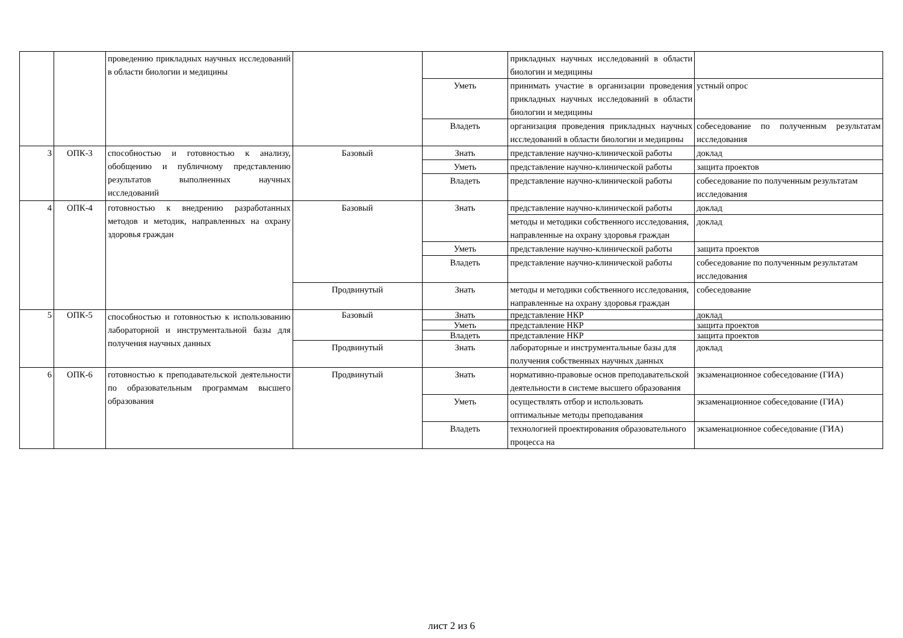| | | проведению прикладных научных исследований в области биологии и медицины | | | прикладных научных исследований в области биологии и медицины | |
| | | | | Уметь | принимать участие в организации проведения прикладных научных исследований в области биологии и медицины | устный опрос |
| | | | | Владеть | организация проведения прикладных научных исследований в области биологии и медицины | собеседование по полученным результатам исследования |
| 3 | ОПК-3 | способностью и готовностью к анализу, обобщению и публичному представлению результатов выполненных научных исследований | Базовый | Знать | представление научно-клинической работы | доклад |
| | | | | Уметь | представление научно-клинической работы | защита проектов |
| | | | | Владеть | представление научно-клинической работы | собеседование по полученным результатам исследования |
| 4 | ОПК-4 | готовностью к внедрению разработанных методов и методик, направленных на охрану здоровья граждан | Базовый | Знать | представление научно-клинической работы | доклад |
| | | | | | методы и методики собственного исследования, направленные на охрану здоровья граждан | доклад |
| | | | | Уметь | представление научно-клинической работы | защита проектов |
| | | | | Владеть | представление научно-клинической работы | собеседование по полученным результатам исследования |
| | | | Продвинутый | Знать | методы и методики собственного исследования, направленные на охрану здоровья граждан | собеседование |
| 5 | ОПК-5 | способностью и готовностью к использованию лабораторной и инструментальной базы для получения научных данных | Базовый | Знать | представление НКР | доклад |
| | | | | Уметь | представление НКР | защита проектов |
| | | | | Владеть | представление НКР | защита проектов |
| | | | Продвинутый | Знать | лабораторные и инструментальные базы для получения собственных научных данных | доклад |
| 6 | ОПК-6 | готовностью к преподавательской деятельности по образовательным программам высшего образования | Продвинутый | Знать | нормативно-правовые основ преподавательской деятельности в системе высшего образования | экзаменационное собеседование (ГИА) |
| | | | | Уметь | осуществлять отбор и использовать оптимальные методы преподавания | экзаменационное собеседование (ГИА) |
| | | | | Владеть | технологией проектирования образовательного процесса на | экзаменационное собеседование (ГИА) |
лист 2 из 6